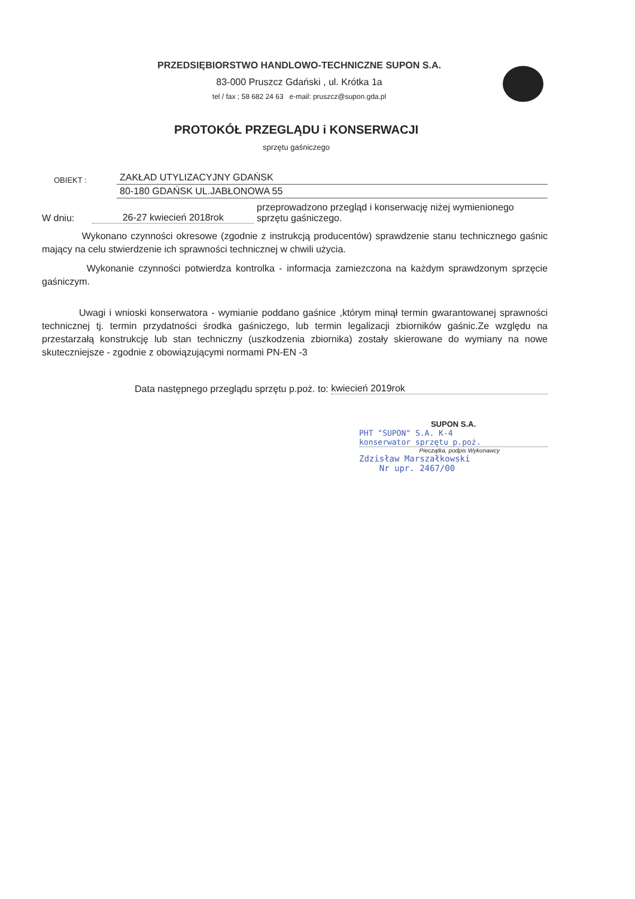PRZEDSIĘBIORSTWO HANDLOWO-TECHNICZNE SUPON S.A.
83-000 Pruszcz Gdański , ul. Krótka 1a
tel / fax ; 58 682 24 63 e-mail: pruszcz@supon.gda.pl
PROTOKÓŁ PRZEGLĄDU i KONSERWACJI
sprzętu gaśniczego
OBIEKT : ZAKŁAD UTYLIZACYJNY GDAŃSK
80-180 GDAŃSK UL.JABŁONOWA 55
W dniu: 26-27 kwiecień 2018rok przeprowadzono przegląd i konserwację niżej wymienionego sprzętu gaśniczego.
Wykonano czynności okresowe (zgodnie z instrukcją producentów) sprawdzenie stanu technicznego gaśnic mający na celu stwierdzenie ich sprawności technicznej w chwili użycia.
Wykonanie czynności potwierdza kontrolka - informacja zamiezczona na każdym sprawdzonym sprzęcie gaśniczym.
Uwagi i wnioski konserwatora - wymianie poddano gaśnice ,którym minął termin gwarantowanej sprawności technicznej tj. termin przydatności środka gaśniczego, lub termin legalizacji zbiorników gaśnic.Ze względu na przestarzałą konstrukcję lub stan techniczny (uszkodzenia zbiornika) zostały skierowane do wymiany na nowe skuteczniejsze - zgodnie z obowiązującymi normami PN-EN -3
Data następnego przeglądu sprzętu p.poż. to: kwiecień 2019rok
SUPON S.A.
PHT "SUPON" S.A. K-4
konserwator sprzętu p.poż.
Pieczątka, podpis Wykonawcy
Zdzisław Marszałkowski
Nr upr. 2467/00